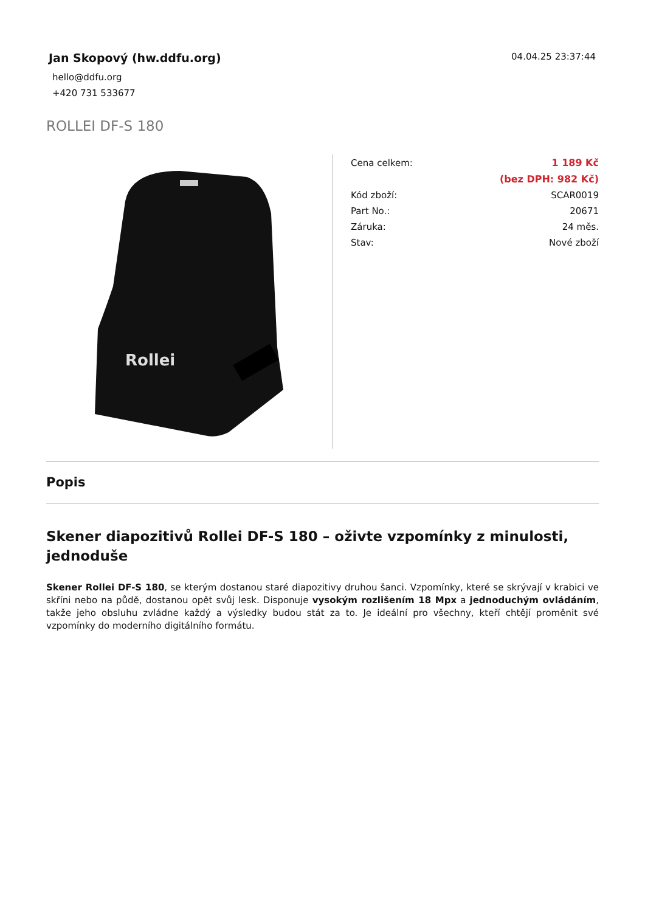Jan Skopový (hw.ddfu.org)
hello@ddfu.org
+420 731 533677
04.04.25 23:37:44
ROLLEI DF-S 180
Rollei
| Cena celkem: | 1 189 Kč |
| | (bez DPH: 982 Kč) |
| Kód zboží: | SCAR0019 |
| Part No.: | 20671 |
| Záruka: | 24 měs. |
| Stav: | Nové zboží |
Popis
Skener diapozitivů Rollei DF-S 180 – oživte vzpomínky z minulosti, jednoduše
Skener Rollei DF-S 180, se kterým dostanou staré diapozitivy druhou šanci. Vzpomínky, které se skrývají v krabici ve skříni nebo na půdě, dostanou opět svůj lesk. Disponuje vysokým rozlišením 18 Mpx a jednoduchým ovládáním, takže jeho obsluhu zvládne každý a výsledky budou stát za to. Je ideální pro všechny, kteří chtějí proměnit své vzpomínky do moderního digitálního formátu.